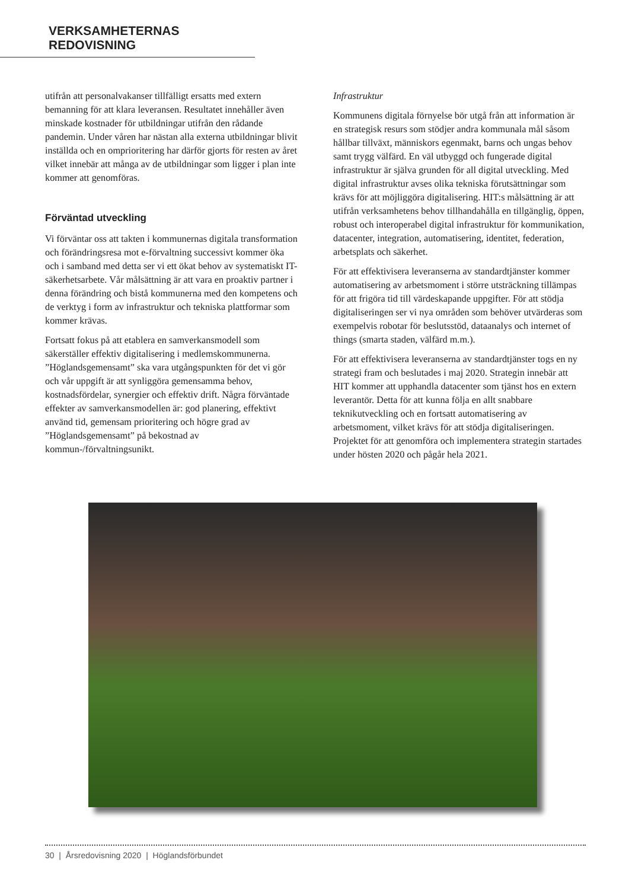VERKSAMHETERNAS REDOVISNING
utifrån att personalvakanser tillfälligt ersatts med extern bemanning för att klara leveransen. Resultatet innehåller även minskade kostnader för utbildningar utifrån den rådande pandemin. Under våren har nästan alla externa utbildningar blivit inställda och en omprioritering har därför gjorts för resten av året vilket innebär att många av de utbildningar som ligger i plan inte kommer att genomföras.
Förväntad utveckling
Vi förväntar oss att takten i kommunernas digitala transformation och förändringsresa mot e-förvaltning successivt kommer öka och i samband med detta ser vi ett ökat behov av systematiskt IT-säkerhetsarbete. Vår målsättning är att vara en proaktiv partner i denna förändring och bistå kommunerna med den kompetens och de verktyg i form av infrastruktur och tekniska plattformar som kommer krävas.
Fortsatt fokus på att etablera en samverkansmodell som säkerställer effektiv digitalisering i medlemskommunerna. ”Höglandsgemensamt” ska vara utgångspunkten för det vi gör och vår uppgift är att synliggöra gemensamma behov, kostnadsfördelar, synergier och effektiv drift. Några förväntade effekter av samverkansmodellen är: god planering, effektivt använd tid, gemensam prioritering och högre grad av ”Höglandsgemensamt” på bekostnad av kommun-/förvaltningsunikt.
Infrastruktur
Kommunens digitala förnyelse bör utgå från att information är en strategisk resurs som stödjer andra kommunala mål såsom hållbar tillväxt, människors egenmakt, barns och ungas behov samt trygg välfärd. En väl utbyggd och fungerade digital infrastruktur är själva grunden för all digital utveckling. Med digital infrastruktur avses olika tekniska förutsättningar som krävs för att möjliggöra digitalisering. HIT:s målsättning är att utifrån verksamhetens behov tillhandahålla en tillgänglig, öppen, robust och interoperabel digital infrastruktur för kommunikation, datacenter, integration, automatisering, identitet, federation, arbetsplats och säkerhet.
För att effektivisera leveranserna av standardtjänster kommer automatisering av arbetsmoment i större utsträckning tillämpas för att frigöra tid till värdeskapande uppgifter. För att stödja digitaliseringen ser vi nya områden som behöver utvärderas som exempelvis robotar för beslutsstöd, dataanalys och internet of things (smarta staden, välfärd m.m.).
För att effektivisera leveranserna av standardtjänster togs en ny strategi fram och beslutades i maj 2020. Strategin innebär att HIT kommer att upphandla datacenter som tjänst hos en extern leverantör. Detta för att kunna följa en allt snabbare teknikutveckling och en fortsatt automatisering av arbetsmoment, vilket krävs för att stödja digitaliseringen. Projektet för att genomföra och implementera strategin startades under hösten 2020 och pågår hela 2021.
30 | Årsredovisning 2020 | Höglandsförbundet